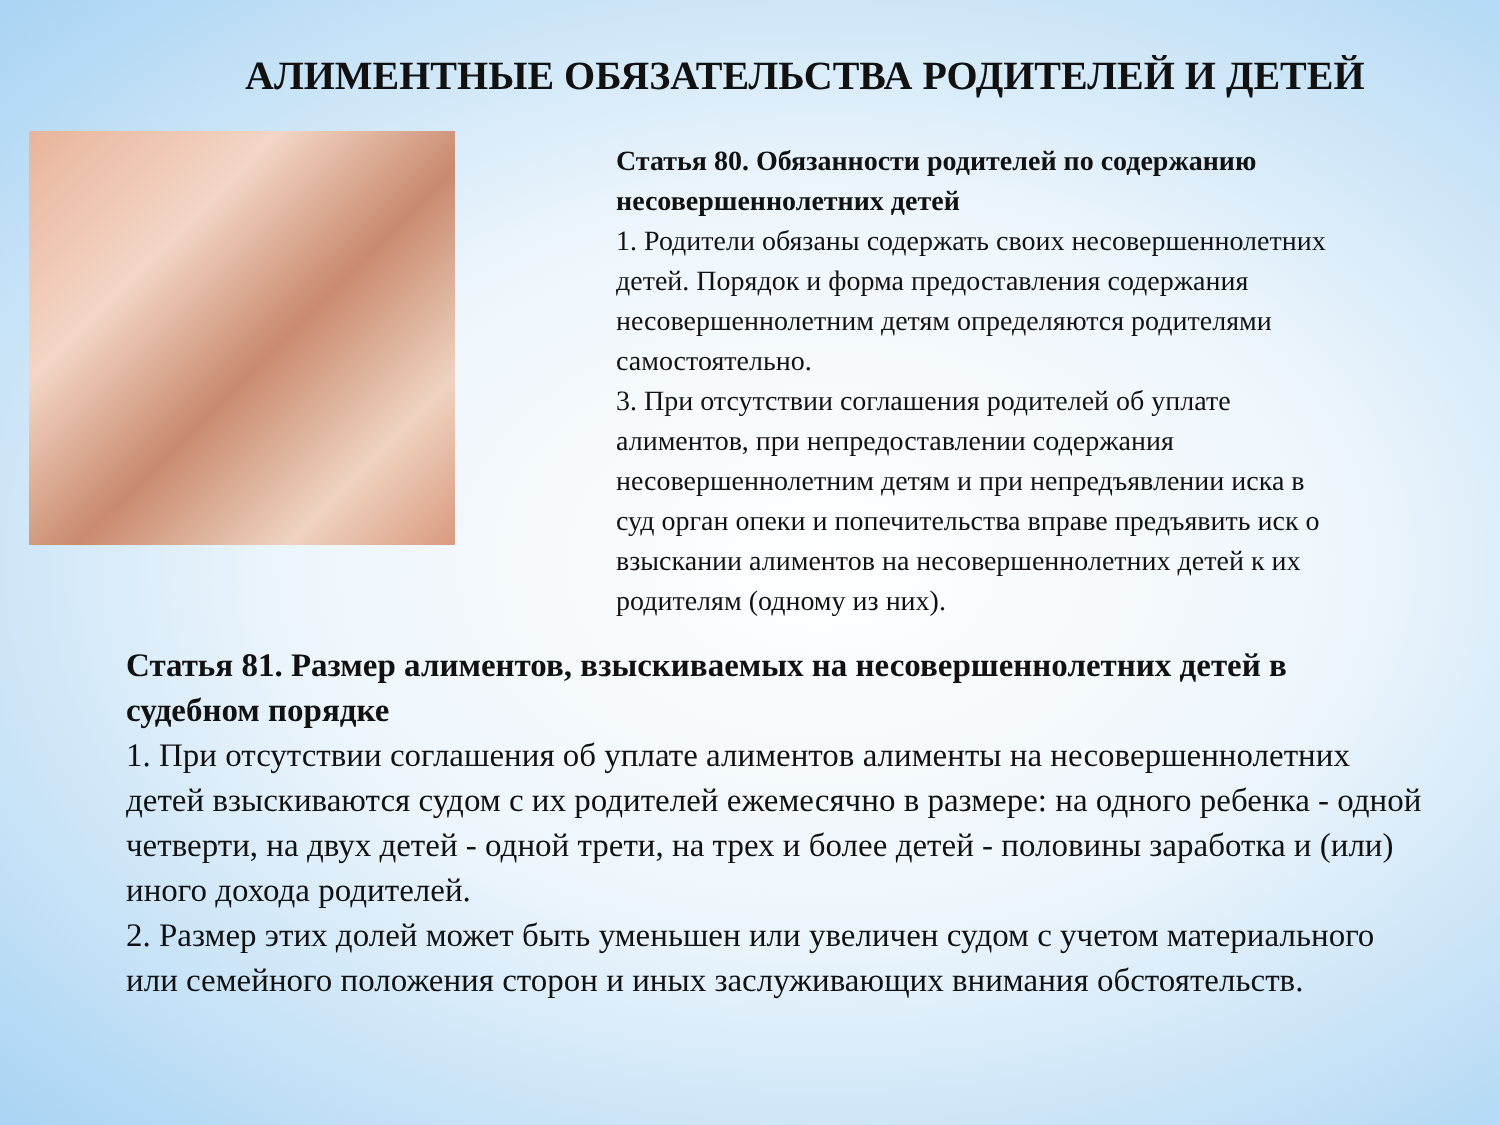АЛИМЕНТНЫЕ ОБЯЗАТЕЛЬСТВА РОДИТЕЛЕЙ И ДЕТЕЙ
Статья 80. Обязанности родителей по содержанию несовершеннолетних детей
1. Родители обязаны содержать своих несовершеннолетних детей. Порядок и форма предоставления содержания несовершеннолетним детям определяются родителями самостоятельно.
3. При отсутствии соглашения родителей об уплате алиментов, при непредоставлении содержания несовершеннолетним детям и при непредъявлении иска в суд орган опеки и попечительства вправе предъявить иск о взыскании алиментов на несовершеннолетних детей к их родителям (одному из них).
Статья 81. Размер алиментов, взыскиваемых на несовершеннолетних детей в судебном порядке
1. При отсутствии соглашения об уплате алиментов алименты на несовершеннолетних детей взыскиваются судом с их родителей ежемесячно в размере: на одного ребенка - одной четверти, на двух детей - одной трети, на трех и более детей - половины заработка и (или) иного дохода родителей.
2. Размер этих долей может быть уменьшен или увеличен судом с учетом материального или семейного положения сторон и иных заслуживающих внимания обстоятельств.